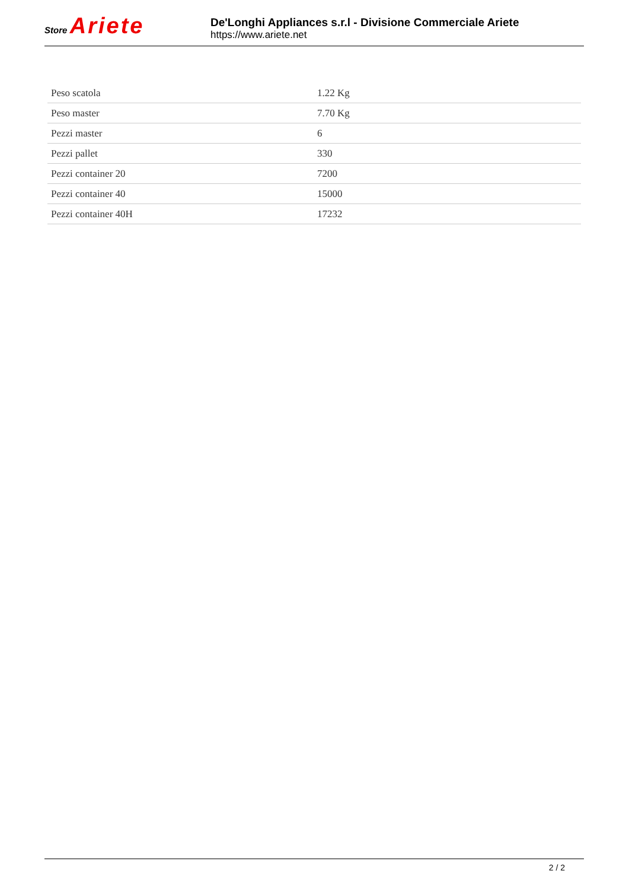Store Ariete
De'Longhi Appliances s.r.l - Divisione Commerciale Ariete
https://www.ariete.net
| Peso scatola | 1.22 Kg |
| Peso master | 7.70 Kg |
| Pezzi master | 6 |
| Pezzi pallet | 330 |
| Pezzi container 20 | 7200 |
| Pezzi container 40 | 15000 |
| Pezzi container 40H | 17232 |
2 / 2